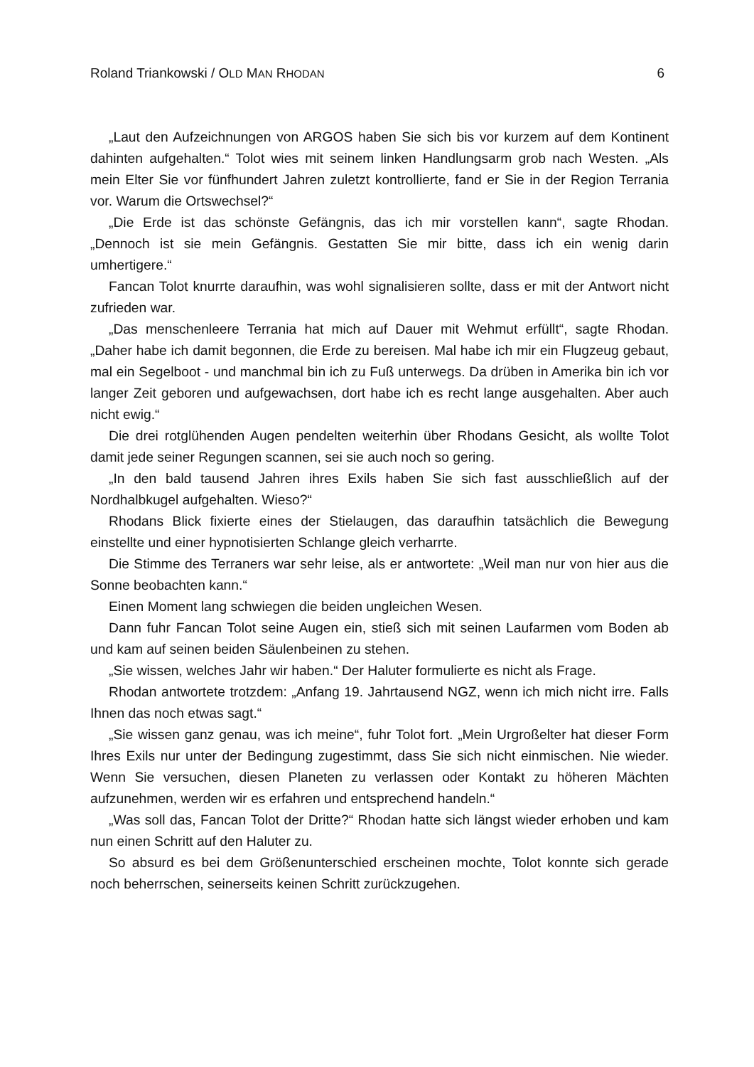Roland Triankowski / OLD MAN RHODAN 6
„Laut den Aufzeichnungen von ARGOS haben Sie sich bis vor kurzem auf dem Kontinent dahinten aufgehalten.“ Tolot wies mit seinem linken Handlungsarm grob nach Westen. „Als mein Elter Sie vor fünfhundert Jahren zuletzt kontrollierte, fand er Sie in der Region Terrania vor. Warum die Ortswechsel?“
„Die Erde ist das schönste Gefängnis, das ich mir vorstellen kann“, sagte Rhodan. „Dennoch ist sie mein Gefängnis. Gestatten Sie mir bitte, dass ich ein wenig darin umhertigere.“
Fancan Tolot knurrte daraufhin, was wohl signalisieren sollte, dass er mit der Antwort nicht zufrieden war.
„Das menschenleere Terrania hat mich auf Dauer mit Wehmut erfüllt“, sagte Rhodan. „Daher habe ich damit begonnen, die Erde zu bereisen. Mal habe ich mir ein Flugzeug gebaut, mal ein Segelboot - und manchmal bin ich zu Fuß unterwegs. Da drüben in Amerika bin ich vor langer Zeit geboren und aufgewachsen, dort habe ich es recht lange ausgehalten. Aber auch nicht ewig.“
Die drei rotglühenden Augen pendelten weiterhin über Rhodans Gesicht, als wollte Tolot damit jede seiner Regungen scannen, sei sie auch noch so gering.
„In den bald tausend Jahren ihres Exils haben Sie sich fast ausschließlich auf der Nordhalbkugel aufgehalten. Wieso?“
Rhodans Blick fixierte eines der Stielaugen, das daraufhin tatsächlich die Bewegung einstellte und einer hypnotisierten Schlange gleich verharrte.
Die Stimme des Terraners war sehr leise, als er antwortete: „Weil man nur von hier aus die Sonne beobachten kann.“
Einen Moment lang schwiegen die beiden ungleichen Wesen.
Dann fuhr Fancan Tolot seine Augen ein, stieß sich mit seinen Laufarmen vom Boden ab und kam auf seinen beiden Säulenbeinen zu stehen.
„Sie wissen, welches Jahr wir haben.“ Der Haluter formulierte es nicht als Frage.
Rhodan antwortete trotzdem: „Anfang 19. Jahrtausend NGZ, wenn ich mich nicht irre. Falls Ihnen das noch etwas sagt.“
„Sie wissen ganz genau, was ich meine“, fuhr Tolot fort. „Mein Urgroßelter hat dieser Form Ihres Exils nur unter der Bedingung zugestimmt, dass Sie sich nicht einmischen. Nie wieder. Wenn Sie versuchen, diesen Planeten zu verlassen oder Kontakt zu höheren Mächten aufzunehmen, werden wir es erfahren und entsprechend handeln.“
„Was soll das, Fancan Tolot der Dritte?“ Rhodan hatte sich längst wieder erhoben und kam nun einen Schritt auf den Haluter zu.
So absurd es bei dem Größenunterschied erscheinen mochte, Tolot konnte sich gerade noch beherrschen, seinerseits keinen Schritt zurückzugehen.